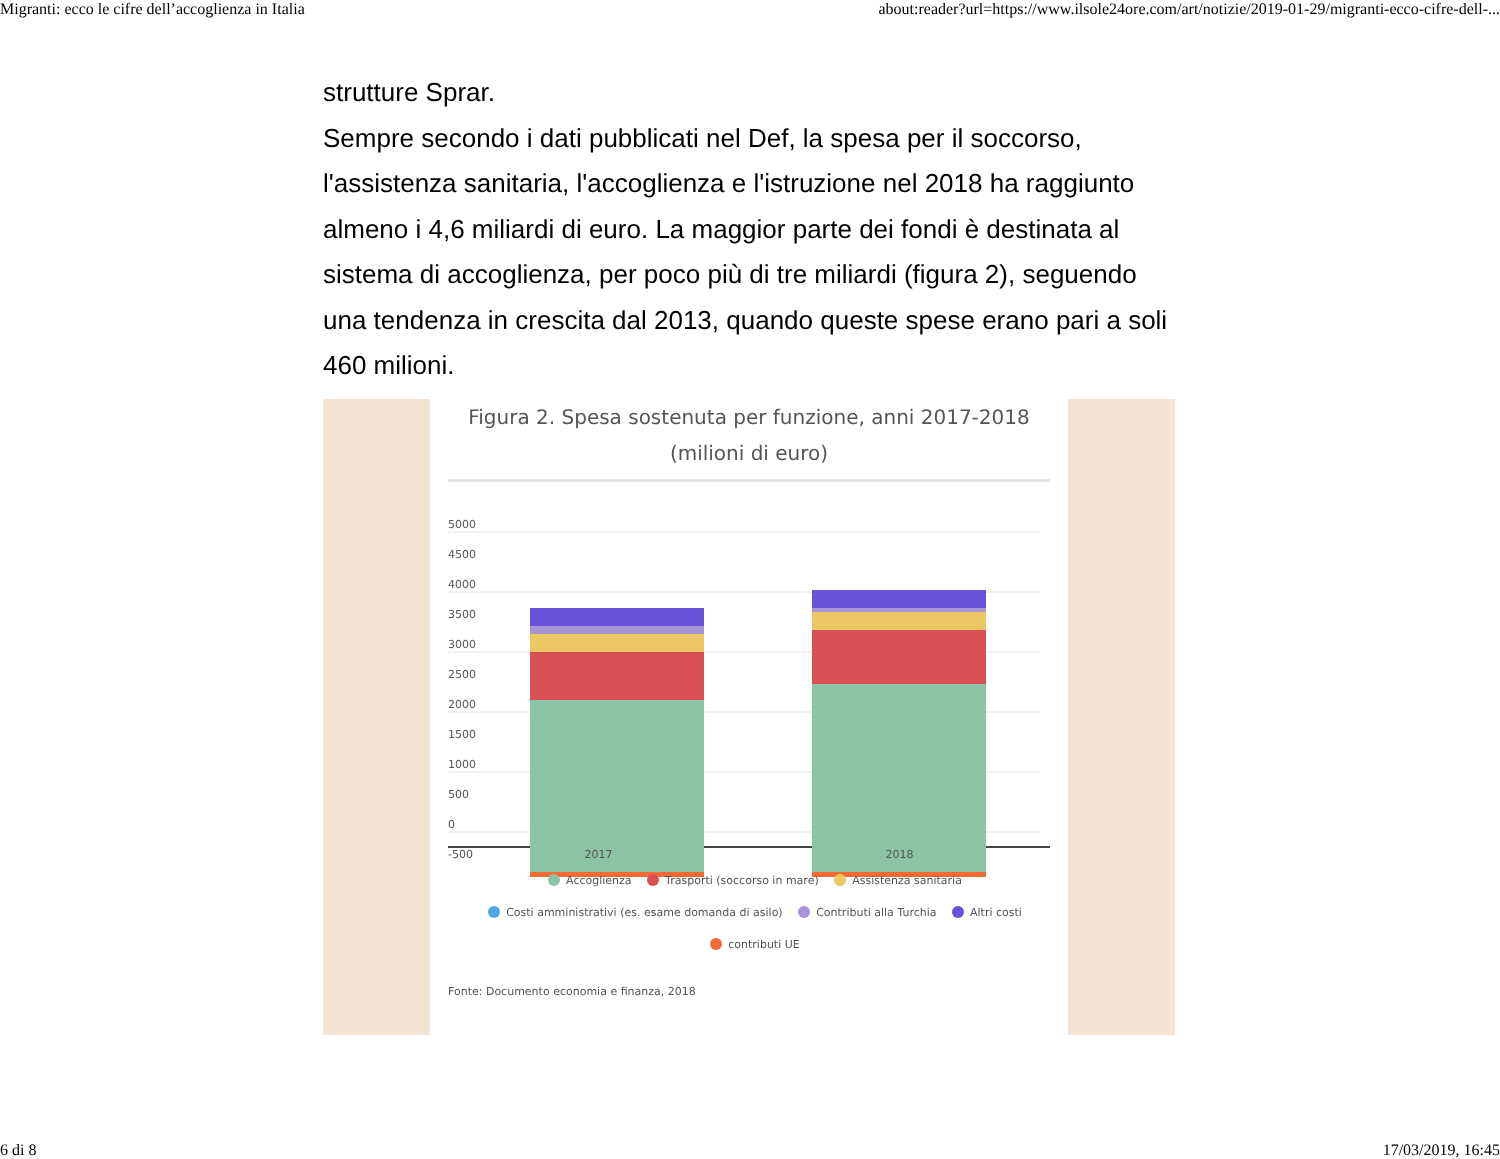Migranti: ecco le cifre dell’accoglienza in Italia about:reader?url=https://www.ilsole24ore.com/art/notizie/2019-01-29/migranti-ecco-cifre-dell-...
strutture Sprar.
Sempre secondo i dati pubblicati nel Def, la spesa per il soccorso, l'assistenza sanitaria, l'accoglienza e l'istruzione nel 2018 ha raggiunto almeno i 4,6 miliardi di euro. La maggior parte dei fondi è destinata al sistema di accoglienza, per poco più di tre miliardi (figura 2), seguendo una tendenza in crescita dal 2013, quando queste spese erano pari a soli 460 milioni.
Figura 2. Spesa sostenuta per funzione, anni 2017-2018
(milioni di euro)
5000
4500
4000
3500
3000
2500
2000
1500
1000
500
0
-500
2017 2018
Accoglienza Trasporti (soccorso in mare) Assistenza sanitaria
Costi amministrativi (es. esame domanda di asilo) Contributi alla Turchia Altri costi
contributi UE
Fonte: Documento economia e finanza, 2018
6 di 8 17/03/2019, 16:45